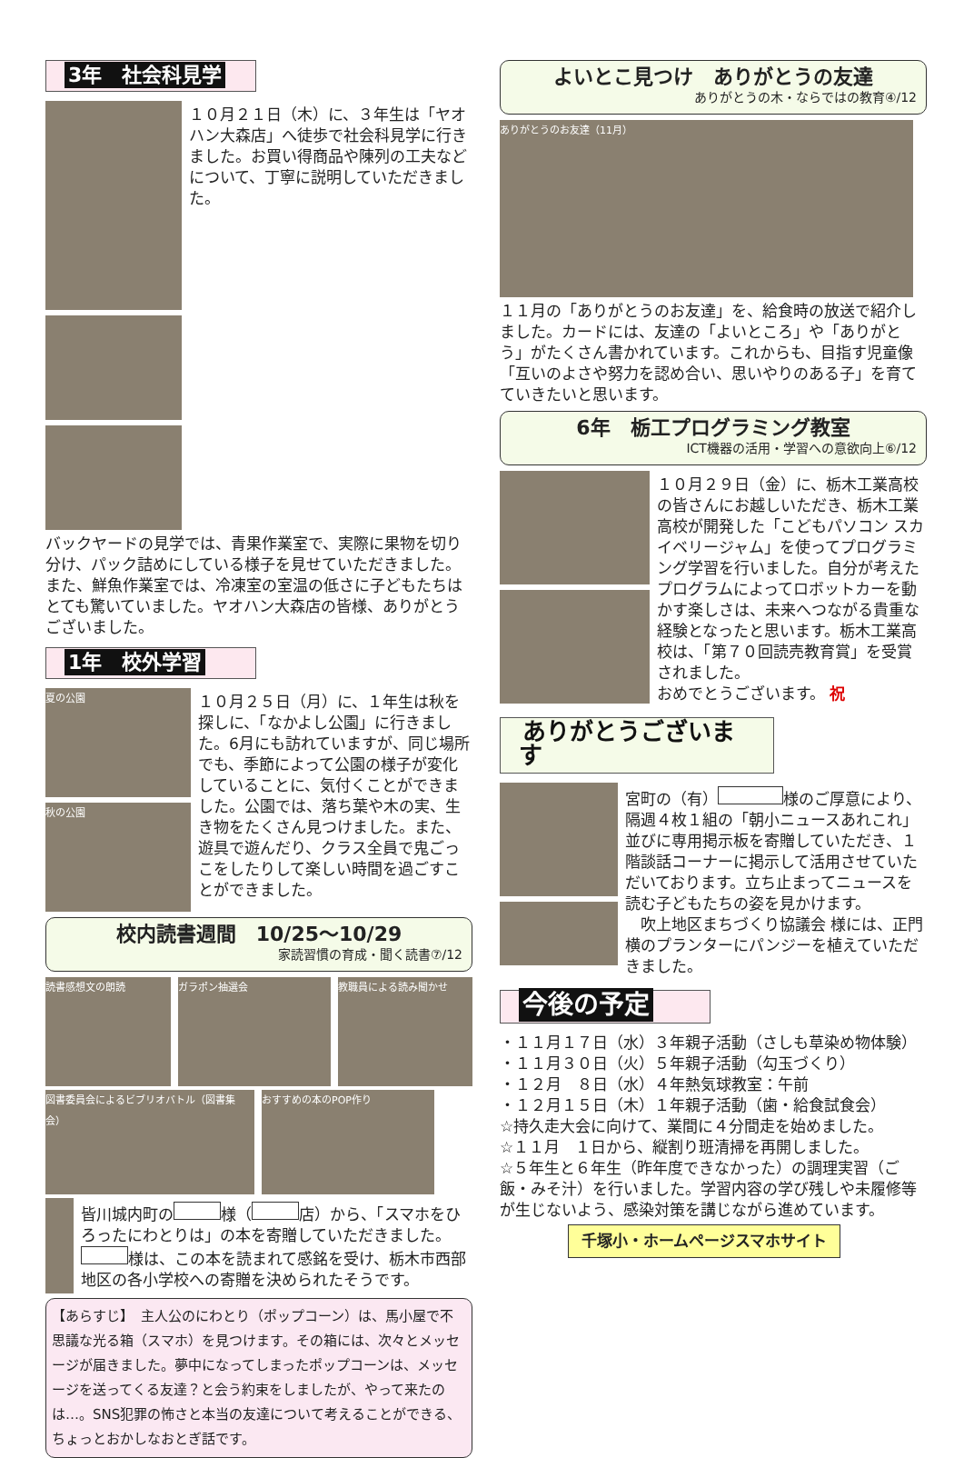3年　社会科見学
１０月２１日（木）に、３年生は「ヤオハン大森店」へ徒歩で社会科見学に行きました。お買い得商品や陳列の工夫などについて、丁寧に説明していただきました。
バックヤードの見学では、青果作業室で、実際に果物を切り分け、パック詰めにしている様子を見せていただきました。また、鮮魚作業室では、冷凍室の室温の低さに子どもたちはとても驚いていました。ヤオハン大森店の皆様、ありがとうございました。
1年　校外学習
夏の公園
秋の公園
１０月２５日（月）に、１年生は秋を探しに、「なかよし公園」に行きました。6月にも訪れていますが、同じ場所でも、季節によって公園の様子が変化していることに、気付くことができました。公園では、落ち葉や木の実、生き物をたくさん見つけました。また、遊具で遊んだり、クラス全員で鬼ごっこをしたりして楽しい時間を過ごすことができました。
校内読書週間　10/25～10/29
家読習慣の育成・聞く読書⑦/12
読書感想文の朗読 ガラポン抽選会 教職員による読み聞かせ
図書委員会によるビブリオバトル（図書集会）
おすすめの本のPOP作り
皆川城内町の 様（ 店）から、「スマホをひろったにわとりは」の本を寄贈していただきました。 様は、この本を読まれて感銘を受け、栃木市西部地区の各小学校への寄贈を決められたそうです。
【あらすじ】　主人公のにわとり（ポップコーン）は、馬小屋で不思議な光る箱（スマホ）を見つけます。その箱には、次々とメッセージが届きました。夢中になってしまったポップコーンは、メッセージを送ってくる友達？と会う約束をしましたが、やって来たのは…。SNS犯罪の怖さと本当の友達について考えることができる、ちょっとおかしなおとぎ話です。
よいとこ見つけ　ありがとうの友達
ありがとうの木・ならではの教育④/12
ありがとうのお友達（11月）
１１月の「ありがとうのお友達」を、給食時の放送で紹介しました。カードには、友達の「よいところ」や「ありがとう」がたくさん書かれています。これからも、目指す児童像「互いのよさや努力を認め合い、思いやりのある子」を育てていきたいと思います。
6年　栃工プログラミング教室
ICT機器の活用・学習への意欲向上⑥/12
１０月２９日（金）に、栃木工業高校の皆さんにお越しいただき、栃木工業高校が開発した「こどもパソコン スカイベリージャム」を使ってプログラミング学習を行いました。自分が考えたプログラムによってロボットカーを動かす楽しさは、未来へつながる貴重な経験となったと思います。栃木工業高校は、「第７０回読売教育賞」を受賞されました。
おめでとうございます。 祝
ありがとうございます
宮町の（有） 様のご厚意により、隔週４枚１組の「朝小ニュースあれこれ」並びに専用掲示板を寄贈していただき、１階談話コーナーに掲示して活用させていただいております。立ち止まってニュースを読む子どもたちの姿を見かけます。
　吹上地区まちづくり協議会 様には、正門横のプランターにパンジーを植えていただきました。
今後の予定
・１１月１７日（水）３年親子活動（さしも草染め物体験）
・１１月３０日（火）５年親子活動（勾玉づくり）
・１２月　８日（水）４年熱気球教室：午前
・１２月１５日（木）１年親子活動（歯・給食試食会）
☆持久走大会に向けて、業間に４分間走を始めました。
☆１１月　１日から、縦割り班清掃を再開しました。
☆５年生と６年生（昨年度できなかった）の調理実習（ご飯・みそ汁）を行いました。学習内容の学び残しや未履修等が生じないよう、感染対策を講じながら進めています。
千塚小・ホームページスマホサイト